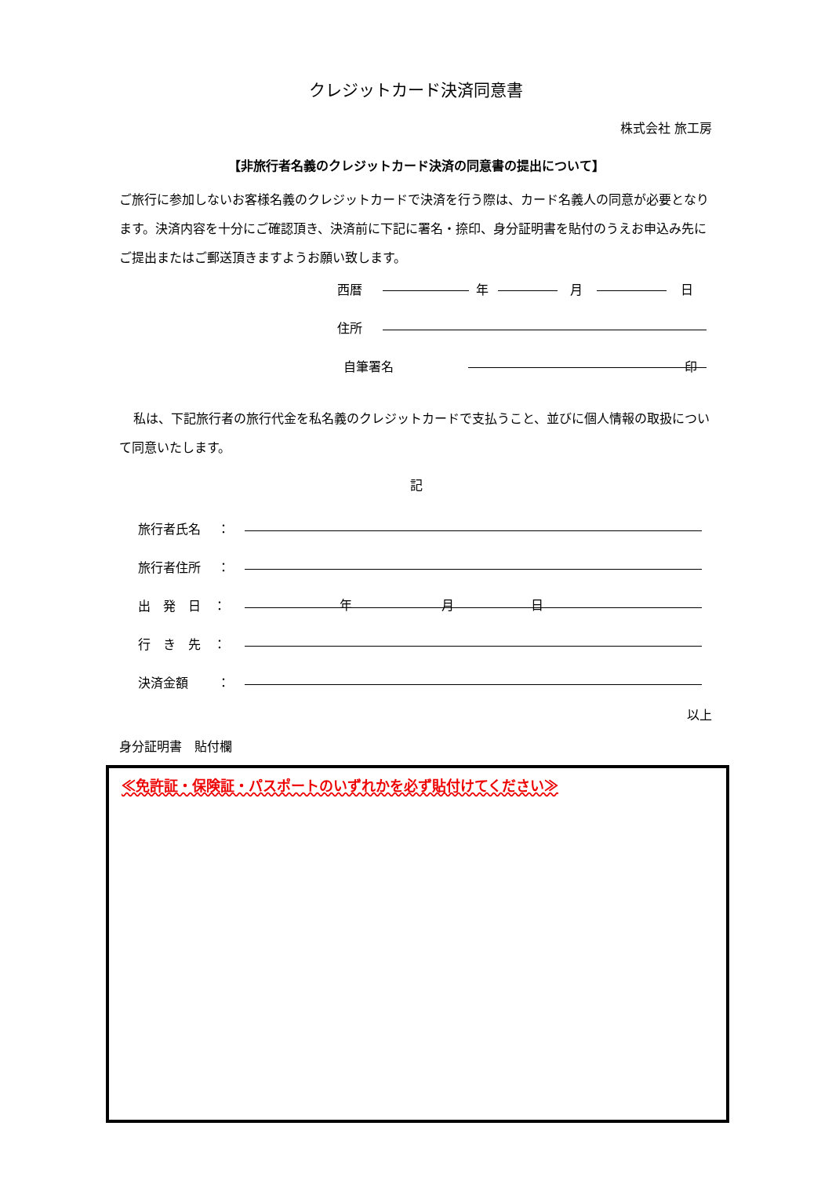クレジットカード決済同意書
株式会社 旅工房
【非旅行者名義のクレジットカード決済の同意書の提出について】
ご旅行に参加しないお客様名義のクレジットカードで決済を行う際は、カード名義人の同意が必要となります。決済内容を十分にご確認頂き、決済前に下記に署名・捺印、身分証明書を貼付のうえお申込み先にご提出またはご郵送頂きますようお願い致します。
西暦 年 月 日
住所
自筆署名 印
私は、下記旅行者の旅行代金を私名義のクレジットカードで支払うこと、並びに個人情報の取扱について同意いたします。
記
旅行者氏名　 ：
旅行者住所　 ：
出　発　日　： 年 月 日
行　き　先　：
決済金額　　 ：
以上
身分証明書　貼付欄
≪免許証・保険証・パスポートのいずれかを必ず貼付けてください≫